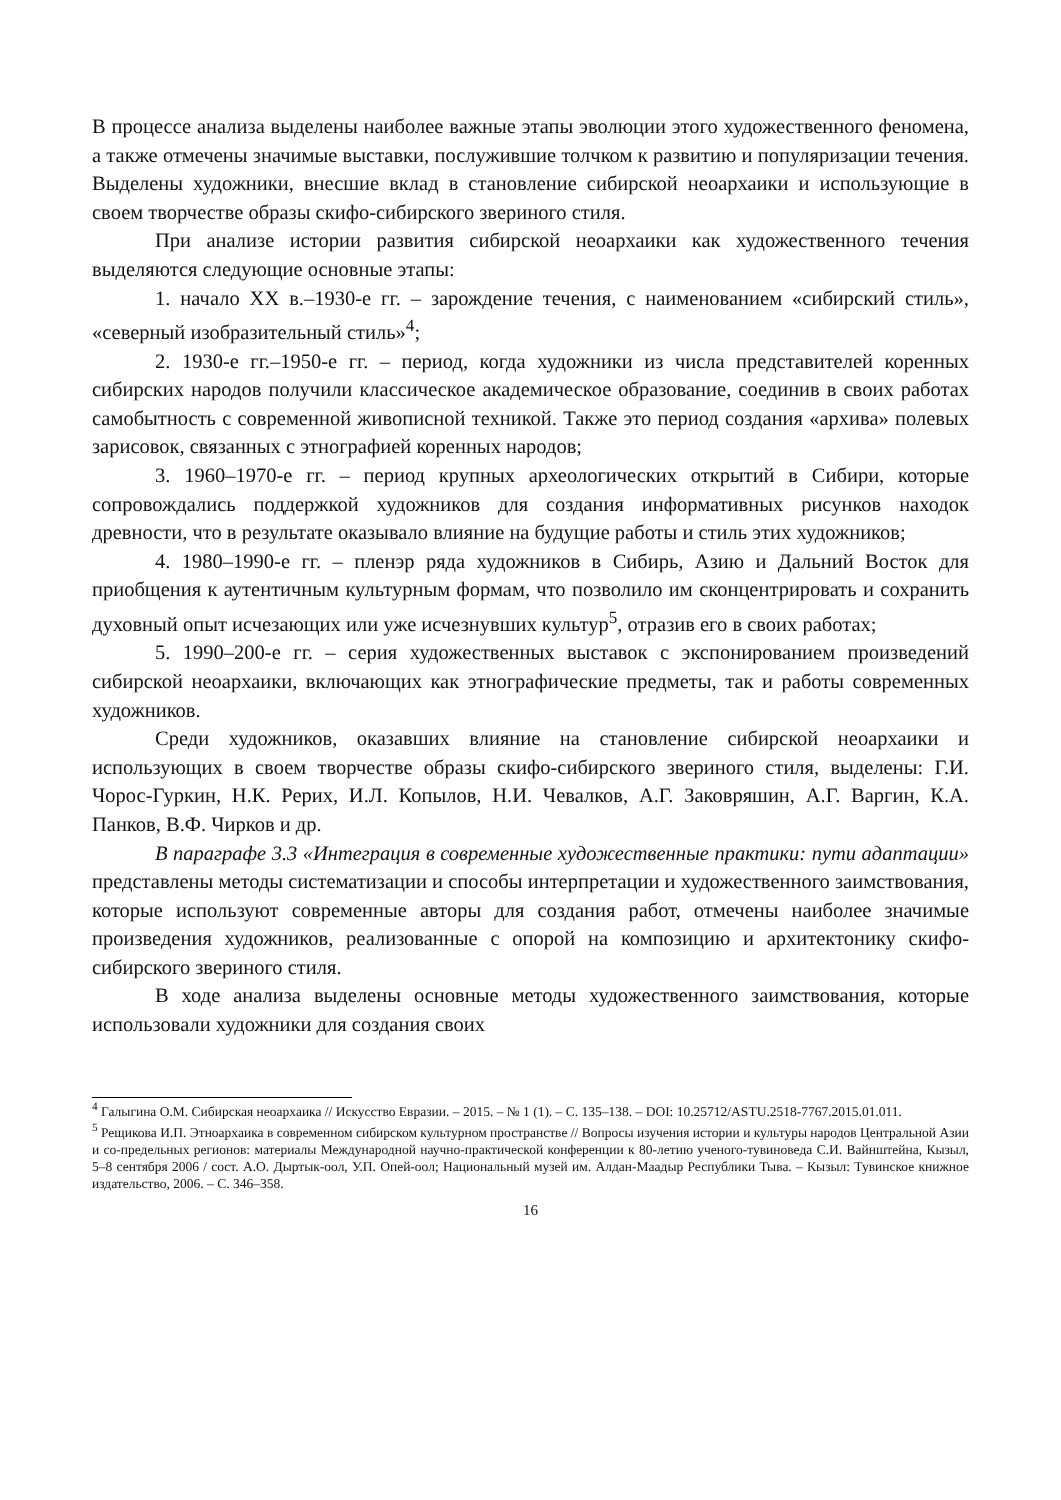В процессе анализа выделены наиболее важные этапы эволюции этого художественного феномена, а также отмечены значимые выставки, послужившие толчком к развитию и популяризации течения. Выделены художники, внесшие вклад в становление сибирской неоархаики и использующие в своем творчестве образы скифо-сибирского звериного стиля.
При анализе истории развития сибирской неоархаики как художественного течения выделяются следующие основные этапы:
1. начало XX в.–1930-е гг. – зарождение течения, с наименованием «сибирский стиль», «северный изобразительный стиль»<sup>4</sup>;
2. 1930-е гг.–1950-е гг. – период, когда художники из числа представителей коренных сибирских народов получили классическое академическое образование, соединив в своих работах самобытность с современной живописной техникой. Также это период создания «архива» полевых зарисовок, связанных с этнографией коренных народов;
3. 1960–1970-е гг. – период крупных археологических открытий в Сибири, которые сопровождались поддержкой художников для создания информативных рисунков находок древности, что в результате оказывало влияние на будущие работы и стиль этих художников;
4. 1980–1990-е гг. – пленэр ряда художников в Сибирь, Азию и Дальний Восток для приобщения к аутентичным культурным формам, что позволило им сконцентрировать и сохранить духовный опыт исчезающих или уже исчезнувших культур<sup>5</sup>, отразив его в своих работах;
5. 1990–200-е гг. – серия художественных выставок с экспонированием произведений сибирской неоархаики, включающих как этнографические предметы, так и работы современных художников.
Среди художников, оказавших влияние на становление сибирской неоархаики и использующих в своем творчестве образы скифо-сибирского звериного стиля, выделены: Г.И. Чорос-Гуркин, Н.К. Рерих, И.Л. Копылов, Н.И. Чевалков, А.Г. Заковряшин, А.Г. Варгин, К.А. Панков, В.Ф. Чирков и др.
В параграфе 3.3 «Интеграция в современные художественные практики: пути адаптации» представлены методы систематизации и способы интерпретации и художественного заимствования, которые используют современные авторы для создания работ, отмечены наиболее значимые произведения художников, реализованные с опорой на композицию и архитектонику скифо-сибирского звериного стиля.
В ходе анализа выделены основные методы художественного заимствования, которые использовали художники для создания своих
<sup>4</sup> Галыгина О.М. Сибирская неоархаика // Искусство Евразии. – 2015. – № 1 (1). – С. 135–138. – DOI: 10.25712/ASTU.2518-7767.2015.01.011.
<sup>5</sup> Рещикова И.П. Этноархаика в современном сибирском культурном пространстве // Вопросы изучения истории и культуры народов Центральной Азии и со-предельных регионов: материалы Международной научно-практической конференции к 80-летию ученого-тувиноведа С.И. Вайнштейна, Кызыл, 5–8 сентября 2006 / сост. А.О. Дыртык-оол, У.П. Опей-оол; Национальный музей им. Алдан-Маадыр Республики Тыва. – Кызыл: Тувинское книжное издательство, 2006. – С. 346–358.
16